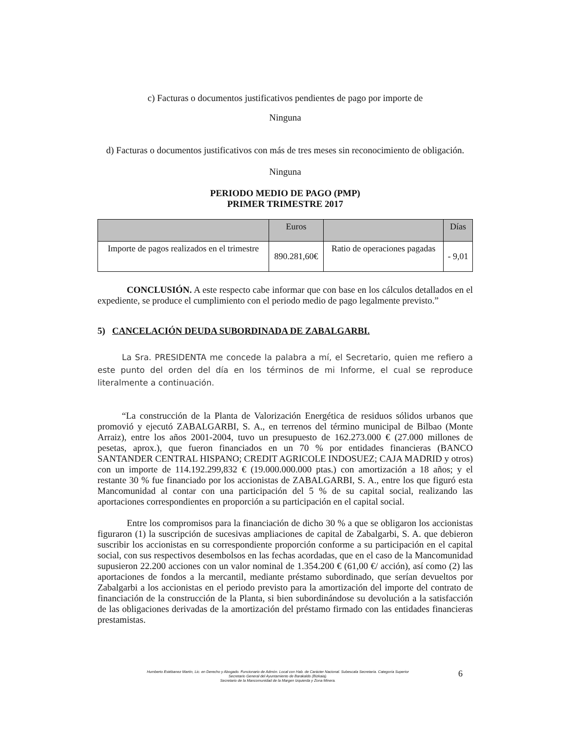c) Facturas o documentos justificativos pendientes de pago por importe de
Ninguna
d) Facturas o documentos justificativos con más de tres meses sin reconocimiento de obligación.
Ninguna
PERIODO MEDIO DE PAGO (PMP)
PRIMER TRIMESTRE 2017
| | Euros | | Días |
| Importe de pagos realizados en el trimestre | 890.281,60€ | Ratio de operaciones pagadas | - 9,01 |
CONCLUSIÓN. A este respecto cabe informar que con base en los cálculos detallados en el expediente, se produce el cumplimiento con el periodo medio de pago legalmente previsto.”
5) CANCELACIÓN DEUDA SUBORDINADA DE ZABALGARBI.
La Sra. PRESIDENTA me concede la palabra a mí, el Secretario, quien me refiero a este punto del orden del día en los términos de mi Informe, el cual se reproduce literalmente a continuación.
“La construcción de la Planta de Valorización Energética de residuos sólidos urbanos que promovió y ejecutó ZABALGARBI, S. A., en terrenos del término municipal de Bilbao (Monte Arraiz), entre los años 2001-2004, tuvo un presupuesto de 162.273.000 € (27.000 millones de pesetas, aprox.), que fueron financiados en un 70 % por entidades financieras (BANCO SANTANDER CENTRAL HISPANO; CREDIT AGRICOLE INDOSUEZ; CAJA MADRID y otros) con un importe de 114.192.299,832 € (19.000.000.000 ptas.) con amortización a 18 años; y el restante 30 % fue financiado por los accionistas de ZABALGARBI, S. A., entre los que figuró esta Mancomunidad al contar con una participación del 5 % de su capital social, realizando las aportaciones correspondientes en proporción a su participación en el capital social.
Entre los compromisos para la financiación de dicho 30 % a que se obligaron los accionistas figuraron (1) la suscripción de sucesivas ampliaciones de capital de Zabalgarbi, S. A. que debieron suscribir los accionistas en su correspondiente proporción conforme a su participación en el capital social, con sus respectivos desembolsos en las fechas acordadas, que en el caso de la Mancomunidad supusieron 22.200 acciones con un valor nominal de 1.354.200 € (61,00 €/ acción), así como (2) las aportaciones de fondos a la mercantil, mediante préstamo subordinado, que serían devueltos por Zabalgarbi a los accionistas en el periodo previsto para la amortización del importe del contrato de financiación de la construcción de la Planta, si bien subordinándose su devolución a la satisfacción de las obligaciones derivadas de la amortización del préstamo firmado con las entidades financieras prestamistas.
Humberto Estébanez Martín, Lic. en Derecho y Abogado. Funcionario de Admón. Local con Hab. de Carácter Nacional. Subescala Secretaría. Categoría Superior
Secretario General del Ayuntamiento de Barakaldo (Bizkaia).
Secretario de la Mancomunidad de la Margen Izquierda y Zona Minera.
6